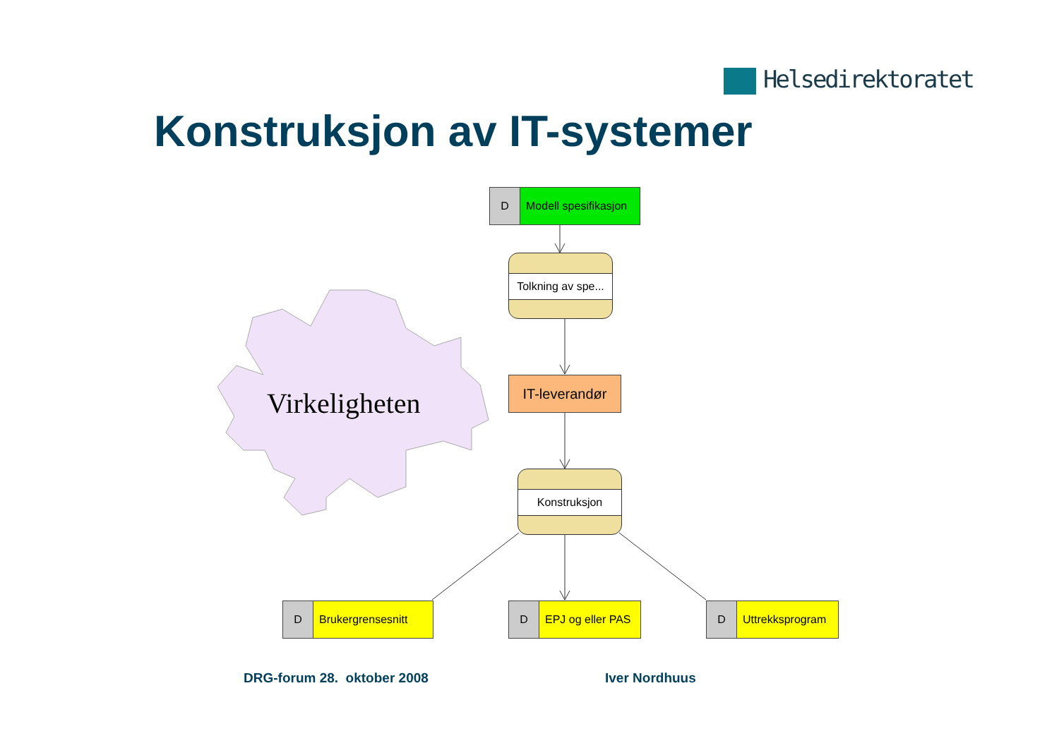Helsedirektoratet
Konstruksjon av IT-systemer
Virkeligheten
D Modell spesifikasjon
Tolkning av spe...
IT-leverandør
Konstruksjon
D Brukergrensesnitt
D EPJ og eller PAS
D Uttrekksprogram
DRG-forum 28. oktober 2008 Iver Nordhuus